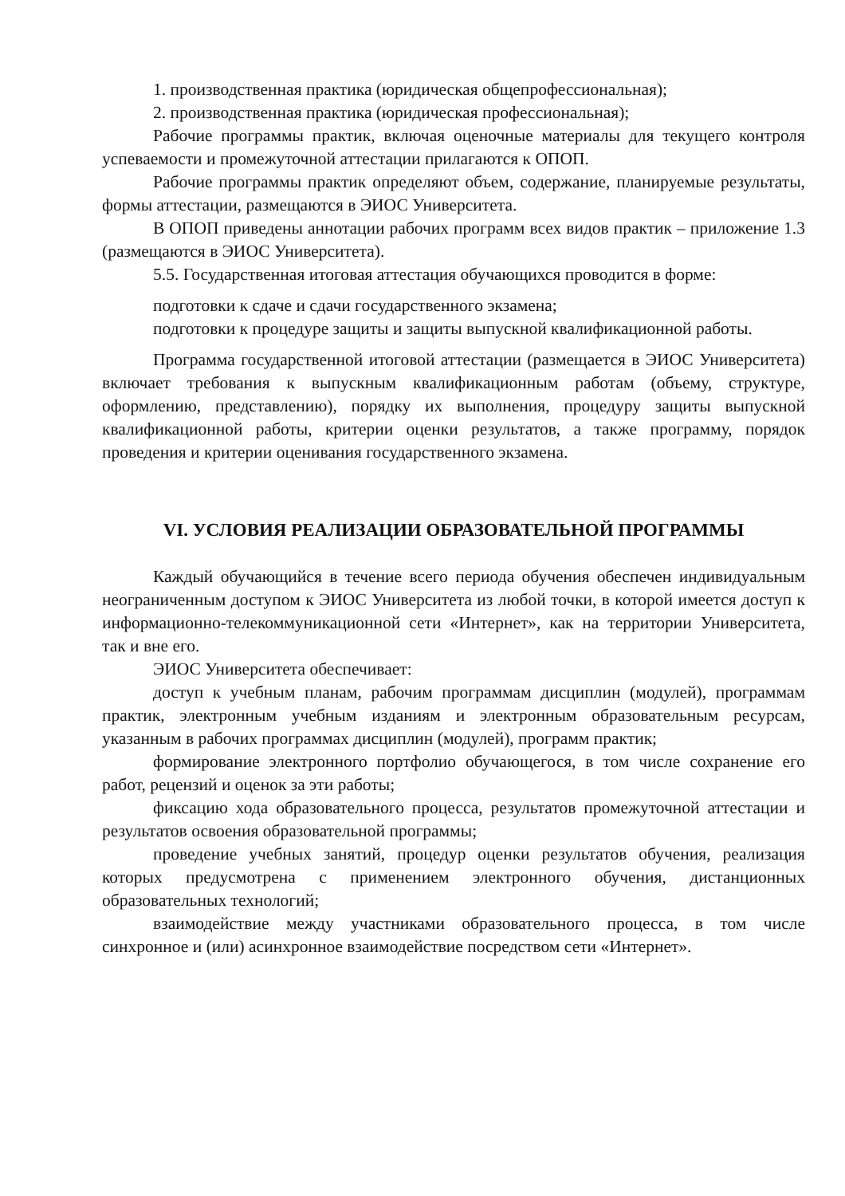1. производственная практика (юридическая общепрофессиональная);
2. производственная практика (юридическая профессиональная);
Рабочие программы практик, включая оценочные материалы для текущего контроля успеваемости и промежуточной аттестации прилагаются к ОПОП.
Рабочие программы практик определяют объем, содержание, планируемые результаты, формы аттестации, размещаются в ЭИОС Университета.
В ОПОП приведены аннотации рабочих программ всех видов практик – приложение 1.3 (размещаются в ЭИОС Университета).
5.5. Государственная итоговая аттестация обучающихся проводится в форме:
подготовки к сдаче и сдачи государственного экзамена;
подготовки к процедуре защиты и защиты выпускной квалификационной работы.
Программа государственной итоговой аттестации (размещается в ЭИОС Университета) включает требования к выпускным квалификационным работам (объему, структуре, оформлению, представлению), порядку их выполнения, процедуру защиты выпускной квалификационной работы, критерии оценки результатов, а также программу, порядок проведения и критерии оценивания государственного экзамена.
VI. УСЛОВИЯ РЕАЛИЗАЦИИ ОБРАЗОВАТЕЛЬНОЙ ПРОГРАММЫ
Каждый обучающийся в течение всего периода обучения обеспечен индивидуальным неограниченным доступом к ЭИОС Университета из любой точки, в которой имеется доступ к информационно-телекоммуникационной сети «Интернет», как на территории Университета, так и вне его.
ЭИОС Университета обеспечивает:
доступ к учебным планам, рабочим программам дисциплин (модулей), программам практик, электронным учебным изданиям и электронным образовательным ресурсам, указанным в рабочих программах дисциплин (модулей), программ практик;
формирование электронного портфолио обучающегося, в том числе сохранение его работ, рецензий и оценок за эти работы;
фиксацию хода образовательного процесса, результатов промежуточной аттестации и результатов освоения образовательной программы;
проведение учебных занятий, процедур оценки результатов обучения, реализация которых предусмотрена с применением электронного обучения, дистанционных образовательных технологий;
взаимодействие между участниками образовательного процесса, в том числе синхронное и (или) асинхронное взаимодействие посредством сети «Интернет».